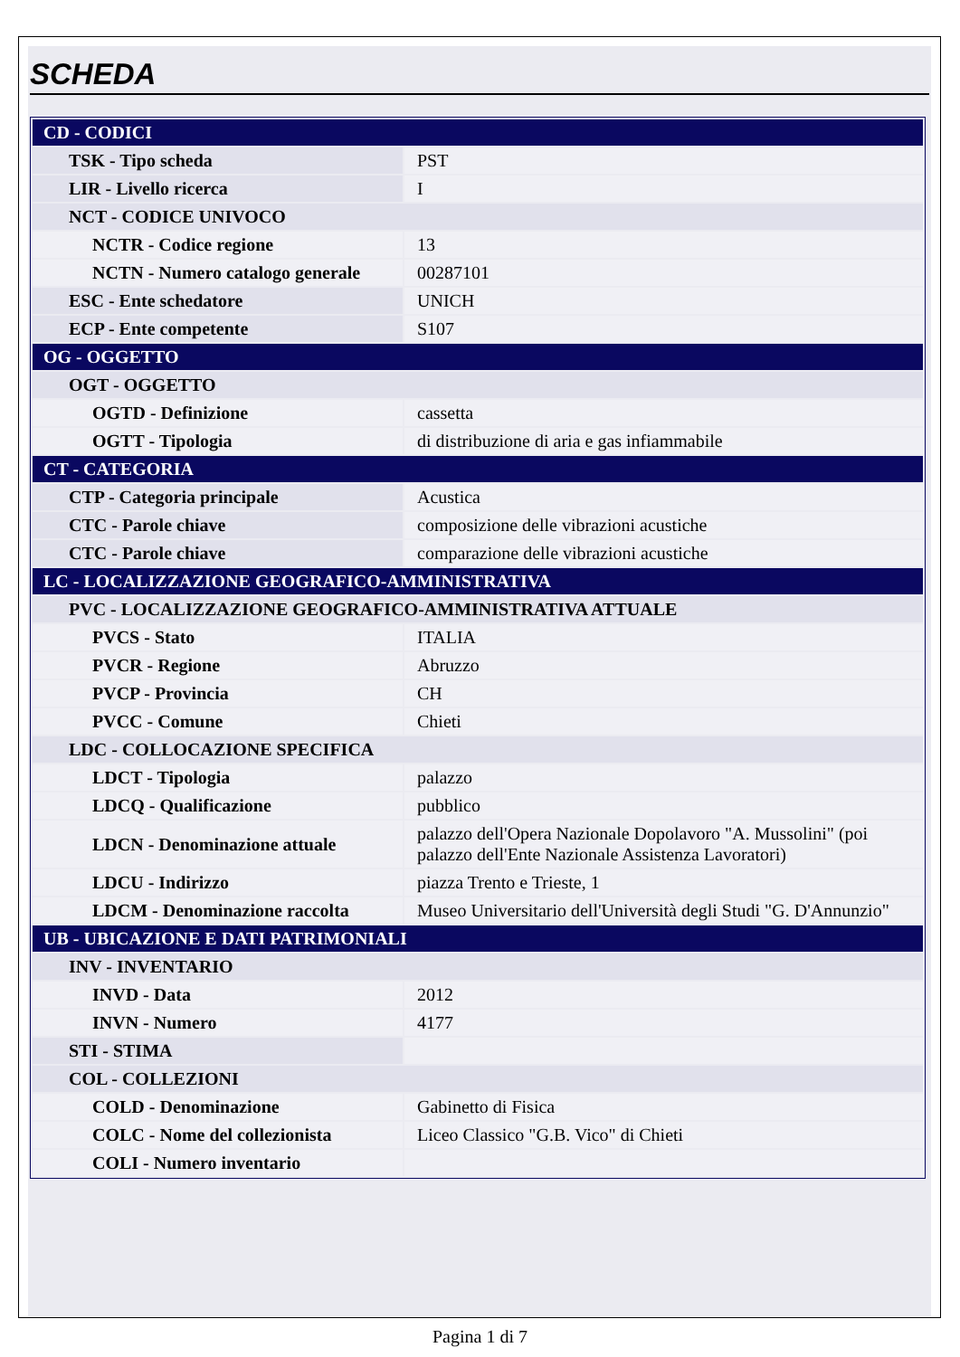SCHEDA
| CD - CODICI | |
| TSK - Tipo scheda | PST |
| LIR - Livello ricerca | I |
| NCT - CODICE UNIVOCO | |
| NCTR - Codice regione | 13 |
| NCTN - Numero catalogo generale | 00287101 |
| ESC - Ente schedatore | UNICH |
| ECP - Ente competente | S107 |
| OG - OGGETTO | |
| OGT - OGGETTO | |
| OGTD - Definizione | cassetta |
| OGTT - Tipologia | di distribuzione di aria e gas infiammabile |
| CT - CATEGORIA | |
| CTP - Categoria principale | Acustica |
| CTC - Parole chiave | composizione delle vibrazioni acustiche |
| CTC - Parole chiave | comparazione delle vibrazioni acustiche |
| LC - LOCALIZZAZIONE GEOGRAFICO-AMMINISTRATIVA | |
| PVC - LOCALIZZAZIONE GEOGRAFICO-AMMINISTRATIVA ATTUALE | |
| PVCS - Stato | ITALIA |
| PVCR - Regione | Abruzzo |
| PVCP - Provincia | CH |
| PVCC - Comune | Chieti |
| LDC - COLLOCAZIONE SPECIFICA | |
| LDCT - Tipologia | palazzo |
| LDCQ - Qualificazione | pubblico |
| LDCN - Denominazione attuale | palazzo dell'Opera Nazionale Dopolavoro "A. Mussolini" (poi palazzo dell'Ente Nazionale Assistenza Lavoratori) |
| LDCU - Indirizzo | piazza Trento e Trieste, 1 |
| LDCM - Denominazione raccolta | Museo Universitario dell'Università degli Studi "G. D'Annunzio" |
| UB - UBICAZIONE E DATI PATRIMONIALI | |
| INV - INVENTARIO | |
| INVD - Data | 2012 |
| INVN - Numero | 4177 |
| STI - STIMA | |
| COL - COLLEZIONI | |
| COLD - Denominazione | Gabinetto di Fisica |
| COLC - Nome del collezionista | Liceo Classico "G.B. Vico" di Chieti |
| COLI - Numero inventario | |
Pagina 1 di 7